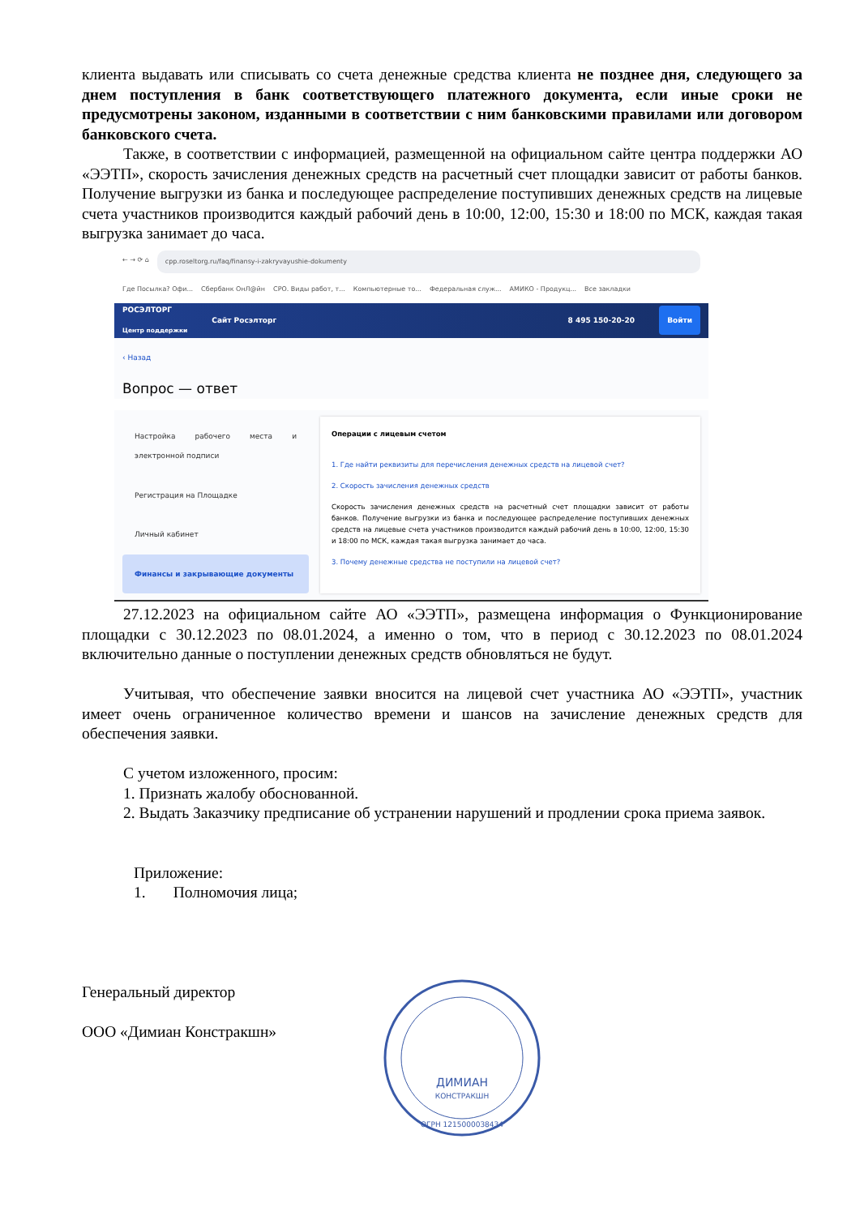клиента выдавать или списывать со счета денежные средства клиента не позднее дня, следующего за днем поступления в банк соответствующего платежного документа, если иные сроки не предусмотрены законом, изданными в соответствии с ним банковскими правилами или договором банковского счета.
Также, в соответствии с информацией, размещенной на официальном сайте центра поддержки АО «ЭЭТП», скорость зачисления денежных средств на расчетный счет площадки зависит от работы банков. Получение выгрузки из банка и последующее распределение поступивших денежных средств на лицевые счета участников производится каждый рабочий день в 10:00, 12:00, 15:30 и 18:00 по МСК, каждая такая выгрузка занимает до часа.
← → ⟳ ⌂ cpp.roseltorg.ru/faq/finansy-i-zakryvayushie-dokumenty
Где Посылка? Офи... Сбербанк ОнЛ@йн СРО. Виды работ, т... Компьютерные то... Федеральная служ... АМИКО - Продукц... Все закладки
РОСЭЛТОРГ
Центр поддержки Сайт Росэлторг 8 495 150-20-20 Войти
‹ Назад
Вопрос — ответ
Настройка рабочего места и электронной подписи
Регистрация на Площадке
Личный кабинет
Финансы и закрывающие документы
Операции с лицевым счетом
1. Где найти реквизиты для перечисления денежных средств на лицевой счет?
2. Скорость зачисления денежных средств
Скорость зачисления денежных средств на расчетный счет площадки зависит от работы банков. Получение выгрузки из банка и последующее распределение поступивших денежных средств на лицевые счета участников производится каждый рабочий день в 10:00, 12:00, 15:30 и 18:00 по МСК, каждая такая выгрузка занимает до часа.
3. Почему денежные средства не поступили на лицевой счет?
27.12.2023 на официальном сайте АО «ЭЭТП», размещена информация о Функционирование площадки с 30.12.2023 по 08.01.2024, а именно о том, что в период с 30.12.2023 по 08.01.2024 включительно данные о поступлении денежных средств обновляться не будут.
Учитывая, что обеспечение заявки вносится на лицевой счет участника АО «ЭЭТП», участник имеет очень ограниченное количество времени и шансов на зачисление денежных средств для обеспечения заявки.
С учетом изложенного, просим:
1. Признать жалобу обоснованной.
2. Выдать Заказчику предписание об устранении нарушений и продлении срока приема заявок.
Приложение:
1. Полномочия лица;
Генеральный директор
ООО «Димиан Констракшн»
ДИМИАН
КОНСТРАКШН
ОГРН 1215000038434